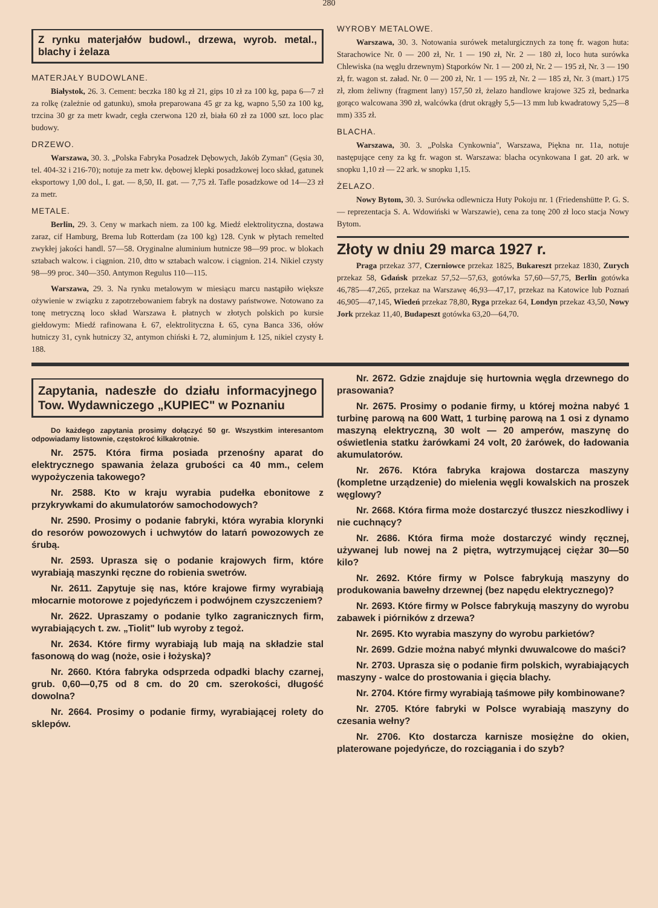280
Z rynku materjałów budowl., drzewa, wyrob. metal., blachy i żelaza
MATERJAŁY BUDOWLANE.
Białystok, 26. 3. Cement: beczka 180 kg zł 21, gips 10 zł za 100 kg, papa 6—7 zł za rolkę (zależnie od gatunku), smoła preparowana 45 gr za kg, wapno 5,50 za 100 kg, trzcina 30 gr za metr kwadr, cegła czerwona 120 zł, biała 60 zł za 1000 szt. loco plac budowy.
DRZEWO.
Warszawa, 30. 3. „Polska Fabryka Posadzek Dębowych, Jakób Zyman" (Gęsia 30, tel. 404-32 i 216-70); notuje za metr kw. dębowej klepki posadzkowej loco skład, gatunek eksportowy 1,00 dol., I. gat. — 8,50, II. gat. — 7,75 zł. Tafle posadzkowe od 14—23 zł za metr.
METALE.
Berlin, 29. 3. Ceny w markach niem. za 100 kg. Miedź elektrolityczna, dostawa zaraz, cif Hamburg, Brema lub Rotterdam (za 100 kg) 128. Cynk w płytach remelted zwykłej jakości handl. 57—58. Oryginalne aluminium hutnicze 98—99 proc. w blokach sztabach walcow. i ciągnion. 210, dtto w sztabach walcow. i ciągnion. 214. Nikiel czysty 98—99 proc. 340—350. Antymon Regulus 110—115.
Warszawa, 29. 3. Na rynku metalowym w miesiącu marcu nastąpiło większe ożywienie w związku z zapotrzebowaniem fabryk na dostawy państwowe. Notowano za tonę metryczną loco skład Warszawa Ł płatnych w złotych polskich po kursie giełdowym: Miedź rafinowana Ł 67, elektrolityczna Ł 65, cyna Banca 336, ołów hutniczy 31, cynk hutniczy 32, antymon chiński Ł 72, aluminjum Ł 125, nikiel czysty Ł 188.
WYROBY METALOWE.
Warszawa, 30. 3. Notowania surówek metalurgicznych za tonę fr. wagon huta: Starachowice Nr. 0 — 200 zł, Nr. 1 — 190 zł, Nr. 2 — 180 zł, loco huta surówka Chlewiska (na węglu drzewnym) Stąporków Nr. 1 — 200 zł, Nr. 2 — 195 zł, Nr. 3 — 190 zł, fr. wagon st. załad. Nr. 0 — 200 zł, Nr. 1 — 195 zł, Nr. 2 — 185 zł, Nr. 3 (mart.) 175 zł, złom żeliwny (fragment lany) 157,50 zł, żelazo handlowe krajowe 325 zł, bednarka gorąco walcowana 390 zł, walcówka (drut okrągły 5,5—13 mm lub kwadratowy 5,25—8 mm) 335 zł.
BLACHA.
Warszawa, 30. 3. „Polska Cynkownia", Warszawa, Piękna nr. 11a, notuje następujące ceny za kg fr. wagon st. Warszawa: blacha ocynkowana I gat. 20 ark. w snopku 1,10 zł — 22 ark. w snopku 1,15.
ŻELAZO.
Nowy Bytom, 30. 3. Surówka odlewnicza Huty Pokoju nr. 1 (Friedenshütte P. G. S. — reprezentacja S. A. Wdowiński w Warszawie), cena za tonę 200 zł loco stacja Nowy Bytom.
Złoty w dniu 29 marca 1927 r.
Praga przekaz 377, Czerniowce przekaz 1825, Bukareszt przekaz 1830, Zurych przekaz 58, Gdańsk przekaz 57,52—57,63, gotówka 57,60—57,75, Berlin gotówka 46,785—47,265, przekaz na Warszawę 46,93—47,17, przekaz na Katowice lub Poznań 46,905—47,145, Wiedeń przekaz 78,80, Ryga przekaz 64, Londyn przekaz 43,50, Nowy Jork przekaz 11,40, Budapeszt gotówka 63,20—64,70.
Zapytania, nadeszłe do działu informacyjnego Tow. Wydawniczego „KUPIEC" w Poznaniu
Do każdego zapytania prosimy dołączyć 50 gr. Wszystkim interesantom odpowiadamy listownie, częstokroć kilkakrotnie.
Nr. 2575. Która firma posiada przenośny aparat do elektrycznego spawania żelaza grubości ca 40 mm., celem wypożyczenia takowego?
Nr. 2588. Kto w kraju wyrabia pudełka ebonitowe z przykrywkami do akumulatorów samochodowych?
Nr. 2590. Prosimy o podanie fabryki, która wyrabia klorynki do resorów powozowych i uchwytów do latarń powozowych ze śrubą.
Nr. 2593. Uprasza się o podanie krajowych firm, które wyrabiają maszynki ręczne do robienia swetrów.
Nr. 2611. Zapytuje się nas, które krajowe firmy wyrabiają młocarnie motorowe z pojedyńczem i podwójnem czyszczeniem?
Nr. 2622. Upraszamy o podanie tylko zagranicznych firm, wyrabiających t. zw. „Tiolit" lub wyroby z tegoż.
Nr. 2634. Które firmy wyrabiają lub mają na składzie stal fasonową do wag (noże, osie i łożyska)?
Nr. 2660. Która fabryka odsprzeda odpadki blachy czarnej, grub. 0,60—0,75 od 8 cm. do 20 cm. szerokości, długość dowolna?
Nr. 2664. Prosimy o podanie firmy, wyrabiającej rolety do sklepów.
Nr. 2672. Gdzie znajduje się hurtownia węgla drzewnego do prasowania?
Nr. 2675. Prosimy o podanie firmy, u której można nabyć 1 turbinę parową na 600 Watt, 1 turbinę parową na 1 osi z dynamo maszyną elektryczną, 30 wolt — 20 amperów, maszynę do oświetlenia statku żarówkami 24 volt, 20 żarówek, do ładowania akumulatorów.
Nr. 2676. Która fabryka krajowa dostarcza maszyny (kompletne urządzenie) do mielenia węgli kowalskich na proszek węglowy?
Nr. 2668. Która firma może dostarczyć tłuszcz nieszkodliwy i nie cuchnący?
Nr. 2686. Która firma może dostarczyć windy ręcznej, używanej lub nowej na 2 piętra, wytrzymującej ciężar 30—50 kilo?
Nr. 2692. Które firmy w Polsce fabrykują maszyny do produkowania bawełny drzewnej (bez napędu elektrycznego)?
Nr. 2693. Które firmy w Polsce fabrykują maszyny do wyrobu zabawek i piórników z drzewa?
Nr. 2695. Kto wyrabia maszyny do wyrobu parkietów?
Nr. 2699. Gdzie można nabyć młynki dwuwalcowe do maści?
Nr. 2703. Uprasza się o podanie firm polskich, wyrabiających maszyny - walce do prostowania i gięcia blachy.
Nr. 2704. Które firmy wyrabiają taśmowe piły kombinowane?
Nr. 2705. Które fabryki w Polsce wyrabiają maszyny do czesania wełny?
Nr. 2706. Kto dostarcza karnisze mosiężne do okien, platerowane pojedyńcze, do rozciągania i do szyb?